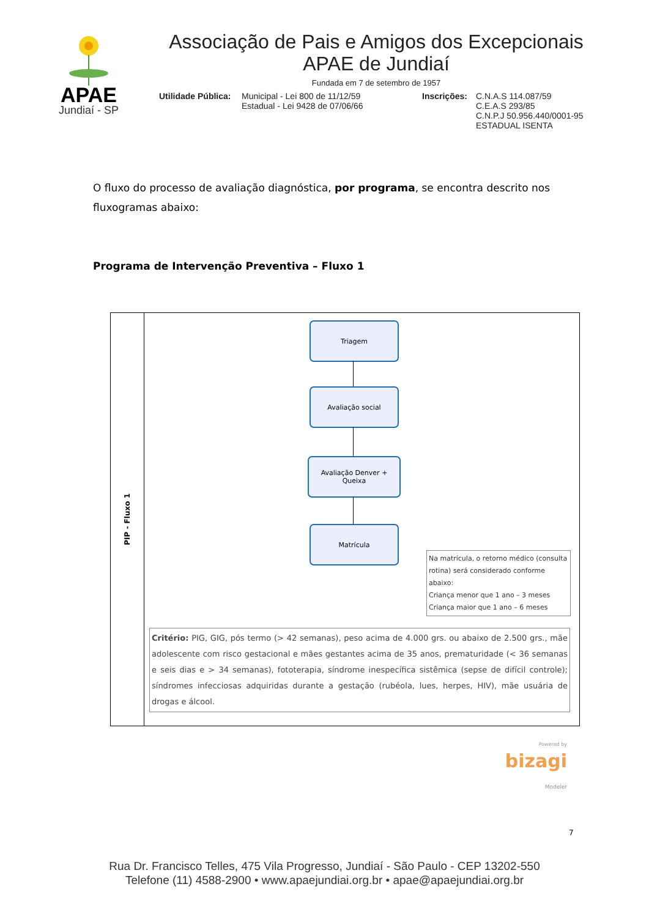APAE
Jundiaí - SP
Associação de Pais e Amigos dos Excepcionais
APAE de Jundiaí
Fundada em 7 de setembro de 1957
Utilidade Pública:
Municipal - Lei 800 de 11/12/59
Estadual - Lei 9428 de 07/06/66
Inscrições:
C.N.A.S 114.087/59
C.E.A.S 293/85
C.N.P.J 50.956.440/0001-95
ESTADUAL ISENTA
O fluxo do processo de avaliação diagnóstica, por programa, se encontra descrito nos fluxogramas abaixo:
Programa de Intervenção Preventiva – Fluxo 1
PIP - Fluxo 1
Triagem
Avaliação social
Avaliação Denver +
Queixa
Matrícula
Na matrícula, o retorno médico (consulta rotina) será considerado conforme abaixo:
Criança menor que 1 ano – 3 meses
Criança maior que 1 ano – 6 meses
Critério: PIG, GIG, pós termo (> 42 semanas), peso acima de 4.000 grs. ou abaixo de 2.500 grs., mãe adolescente com risco gestacional e mães gestantes acima de 35 anos, prematuridade (< 36 semanas e seis dias e > 34 semanas), fototerapia, síndrome inespecífica sistêmica (sepse de difícil controle); síndromes infecciosas adquiridas durante a gestação (rubéola, lues, herpes, HIV), mãe usuária de drogas e álcool.
Powered by
bizagi
Modeler
7
Rua Dr. Francisco Telles, 475 Vila Progresso, Jundiaí - São Paulo - CEP 13202-550
Telefone (11) 4588-2900 • www.apaejundiai.org.br • apae@apaejundiai.org.br